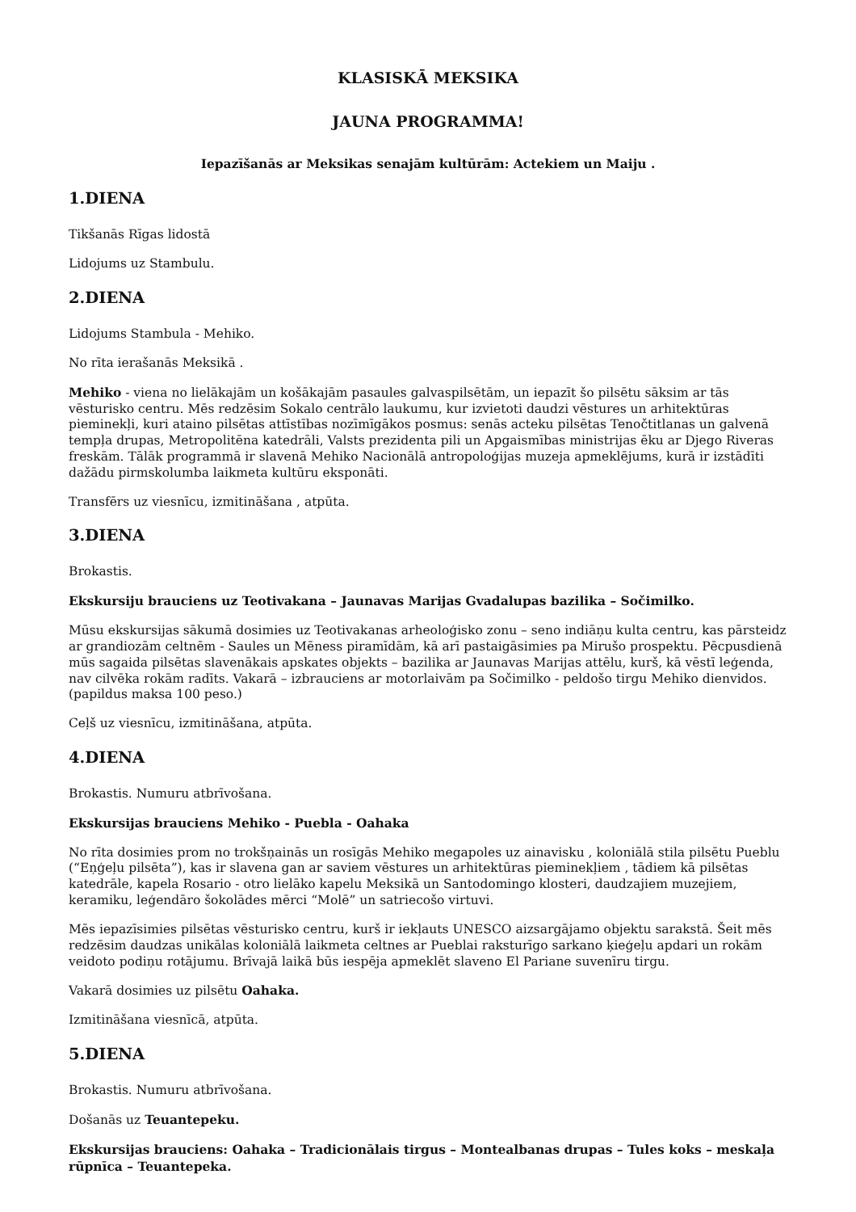KLASISKĀ MEKSIKA
JAUNA PROGRAMMA!
Iepazīšanās ar Meksikas senajām kultūrām: Actekiem un Maiju .
1.DIENA
Tikšanās Rīgas lidostā
Lidojums uz Stambulu.
2.DIENA
Lidojums Stambula - Mehiko.
No rīta ierašanās Meksikā .
Mehiko - viena no lielākajām un košākajām pasaules galvaspilsētām, un iepazīt šo pilsētu sāksim ar tās vēsturisko centru. Mēs redzēsim Sokalo centrālo laukumu, kur izvietoti daudzi vēstures un arhitektūras pieminekļi, kuri ataino pilsētas attīstības nozīmīgākos posmus: senās acteku pilsētas Tenočtitlanas un galvenā tempļa drupas, Metropolitēna katedrāli, Valsts prezidenta pili un Apgaismības ministrijas ēku ar Djego Riveras freskām. Tālāk programmā ir slavenā Mehiko Nacionālā antropoloģijas muzeja apmeklējums, kurā ir izstādīti dažādu pirmskolumba laikmeta kultūru eksponāti.
Transfērs uz viesnīcu, izmitināšana , atpūta.
3.DIENA
Brokastis.
Ekskursiju brauciens uz Teotivakana – Jaunavas Marijas Gvadalupas bazilika – Sočimilko.
Mūsu ekskursijas sākumā dosimies uz Teotivakanas arheoloģisko zonu – seno indiāņu kulta centru, kas pārsteidz ar grandiozām celtnēm - Saules un Mēness piramīdām, kā arī pastaigāsimies pa Mirušo prospektu. Pēcpusdienā mūs sagaida pilsētas slavenākais apskates objekts – bazilika ar Jaunavas Marijas attēlu, kurš, kā vēstī leģenda, nav cilvēka rokām radīts. Vakarā – izbrauciens ar motorlaivām pa Sočimilko - peldošo tirgu Mehiko dienvidos. (papildus maksa 100 peso.)
Ceļš uz viesnīcu, izmitināšana, atpūta.
4.DIENA
Brokastis. Numuru atbrīvošana.
Ekskursijas brauciens Mehiko - Puebla - Oahaka
No rīta dosimies prom no trokšņainās un rosīgās Mehiko megapoles uz ainavisku , koloniālā stila pilsētu Pueblu (“Eņģeļu pilsēta”), kas ir slavena gan ar saviem vēstures un arhitektūras pieminekļiem , tādiem kā pilsētas katedrāle, kapela Rosario - otro lielāko kapelu Meksikā un Santodomingo klosteri, daudzajiem muzejiem, keramiku, leģendāro šokolādes mērci “Molē” un satriecošo virtuvi.
Mēs iepazīsimies pilsētas vēsturisko centru, kurš ir iekļauts UNESCO aizsargājamo objektu sarakstā. Šeit mēs redzēsim daudzas unikālas koloniālā laikmeta celtnes ar Pueblai raksturīgo sarkano ķieģeļu apdari un rokām veidoto podiņu rotājumu. Brīvajā laikā būs iespēja apmeklēt slaveno El Pariane suvenīru tirgu.
Vakarā dosimies uz pilsētu Oahaka.
Izmitināšana viesnīcā, atpūta.
5.DIENA
Brokastis. Numuru atbrīvošana.
Došanās uz Teuantepeku.
Ekskursijas brauciens: Oahaka – Tradicionālais tirgus – Montealbanas drupas – Tules koks – meskaļa rūpnīca – Teuantepeka.